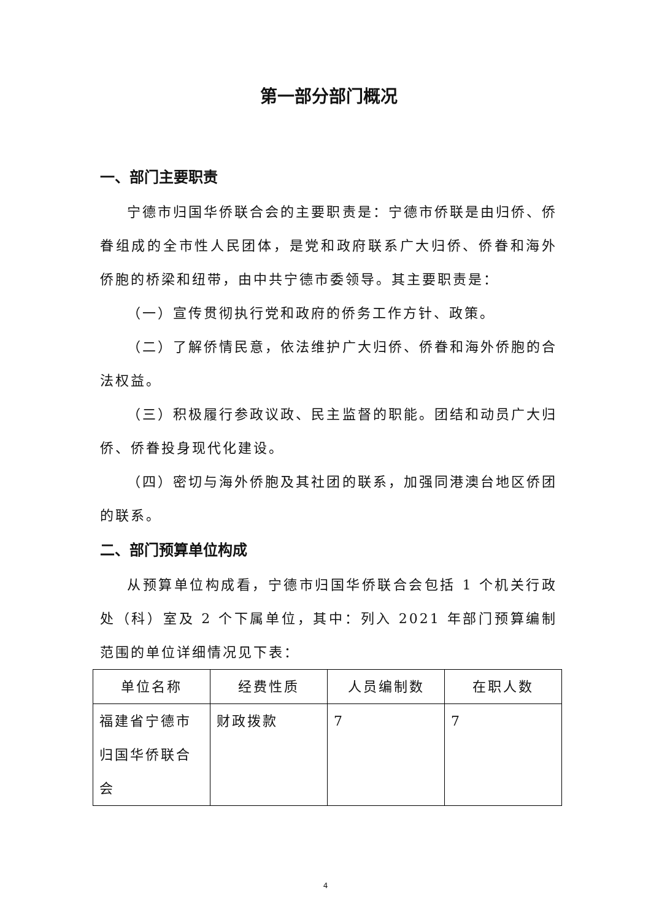第一部分部门概况
一、部门主要职责
宁德市归国华侨联合会的主要职责是：宁德市侨联是由归侨、侨眷组成的全市性人民团体，是党和政府联系广大归侨、侨眷和海外侨胞的桥梁和纽带，由中共宁德市委领导。其主要职责是：
（一）宣传贯彻执行党和政府的侨务工作方针、政策。
（二）了解侨情民意，依法维护广大归侨、侨眷和海外侨胞的合法权益。
（三）积极履行参政议政、民主监督的职能。团结和动员广大归侨、侨眷投身现代化建设。
（四）密切与海外侨胞及其社团的联系，加强同港澳台地区侨团的联系。
二、部门预算单位构成
从预算单位构成看，宁德市归国华侨联合会包括 1 个机关行政处（科）室及 2 个下属单位，其中：列入 2021 年部门预算编制范围的单位详细情况见下表：
| 单位名称 | 经费性质 | 人员编制数 | 在职人数 |
| --- | --- | --- | --- |
| 福建省宁德市归国华侨联合会 | 财政拨款 | 7 | 7 |
4